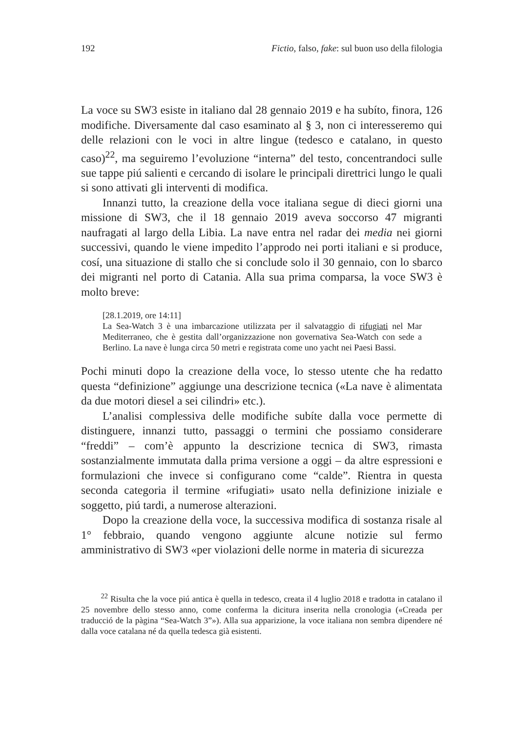192 Fictio, falso, fake: sul buon uso della filologia
La voce su SW3 esiste in italiano dal 28 gennaio 2019 e ha subíto, finora, 126 modifiche. Diversamente dal caso esaminato al § 3, non ci interesseremo qui delle relazioni con le voci in altre lingue (tedesco e catalano, in questo caso)<sup>22</sup>, ma seguiremo l’evoluzione “interna” del testo, concentrandoci sulle sue tappe piú salienti e cercando di isolare le principali direttrici lungo le quali si sono attivati gli interventi di modifica.
Innanzi tutto, la creazione della voce italiana segue di dieci giorni una missione di SW3, che il 18 gennaio 2019 aveva soccorso 47 migranti naufragati al largo della Libia. La nave entra nel radar dei media nei giorni successivi, quando le viene impedito l’approdo nei porti italiani e si produce, cosí, una situazione di stallo che si conclude solo il 30 gennaio, con lo sbarco dei migranti nel porto di Catania. Alla sua prima comparsa, la voce SW3 è molto breve:
[28.1.2019, ore 14:11]
La Sea-Watch 3 è una imbarcazione utilizzata per il salvataggio di rifugiati nel Mar Mediterraneo, che è gestita dall’organizzazione non governativa Sea-Watch con sede a Berlino. La nave è lunga circa 50 metri e registrata come uno yacht nei Paesi Bassi.
Pochi minuti dopo la creazione della voce, lo stesso utente che ha redatto questa “definizione” aggiunge una descrizione tecnica («La nave è alimentata da due motori diesel a sei cilindri» etc.).
L’analisi complessiva delle modifiche subíte dalla voce permette di distinguere, innanzi tutto, passaggi o termini che possiamo considerare “freddi” – com’è appunto la descrizione tecnica di SW3, rimasta sostanzialmente immutata dalla prima versione a oggi – da altre espressioni e formulazioni che invece si configurano come “calde”. Rientra in questa seconda categoria il termine «rifugiati» usato nella definizione iniziale e soggetto, piú tardi, a numerose alterazioni.
Dopo la creazione della voce, la successiva modifica di sostanza risale al 1° febbraio, quando vengono aggiunte alcune notizie sul fermo amministrativo di SW3 «per violazioni delle norme in materia di sicurezza
<sup>22</sup> Risulta che la voce piú antica è quella in tedesco, creata il 4 luglio 2018 e tradotta in catalano il 25 novembre dello stesso anno, come conferma la dicitura inserita nella cronologia («Creada per traducció de la pàgina “Sea-Watch 3”»). Alla sua apparizione, la voce italiana non sembra dipendere né dalla voce catalana né da quella tedesca già esistenti.